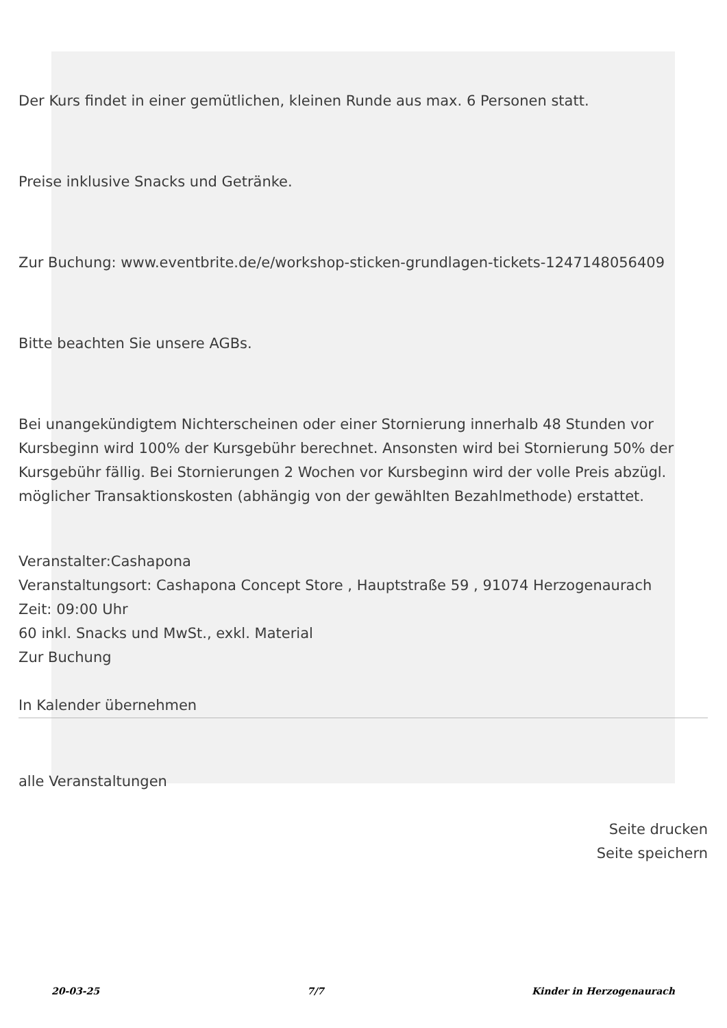Der Kurs findet in einer gemütlichen, kleinen Runde aus max. 6 Personen statt.
Preise inklusive Snacks und Getränke.
Zur Buchung: www.eventbrite.de/e/workshop-sticken-grundlagen-tickets-1247148056409
Bitte beachten Sie unsere AGBs.
Bei unangekündigtem Nichterscheinen oder einer Stornierung innerhalb 48 Stunden vor Kursbeginn wird 100% der Kursgebühr berechnet. Ansonsten wird bei Stornierung 50% der Kursgebühr fällig. Bei Stornierungen 2 Wochen vor Kursbeginn wird der volle Preis abzügl. möglicher Transaktionskosten (abhängig von der gewählten Bezahlmethode) erstattet.
Veranstalter:Cashapona
Veranstaltungsort: Cashapona Concept Store , Hauptstraße 59 , 91074 Herzogenaurach
Zeit: 09:00 Uhr
60 inkl. Snacks und MwSt., exkl. Material
Zur Buchung
In Kalender übernehmen
alle Veranstaltungen
Seite drucken
Seite speichern
20-03-25 7/7 Kinder in Herzogenaurach